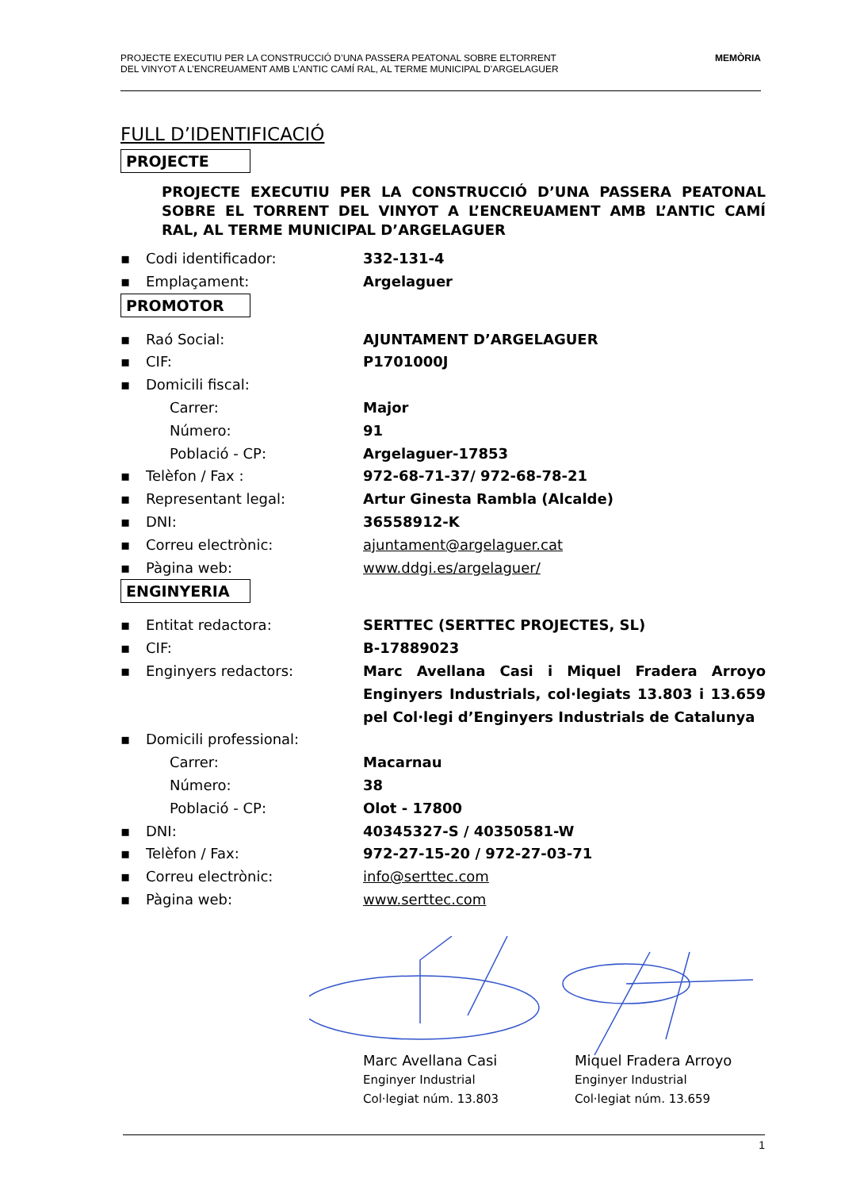PROJECTE EXECUTIU PER LA CONSTRUCCIÓ D’UNA PASSERA PEATONAL SOBRE ELTORRENT
DEL VINYOT A L’ENCREUAMENT AMB L’ANTIC CAMÍ RAL, AL TERME MUNICIPAL D’ARGELAGUER
MEMÒRIA
FULL D’IDENTIFICACIÓ
PROJECTE
PROJECTE EXECUTIU PER LA CONSTRUCCIÓ D’UNA PASSERA PEATONAL SOBRE EL TORRENT DEL VINYOT A L’ENCREUAMENT AMB L’ANTIC CAMÍ RAL, AL TERME MUNICIPAL D’ARGELAGUER
▪ Codi identificador: 332-131-4
▪ Emplaçament: Argelaguer
PROMOTOR
▪ Raó Social: AJUNTAMENT D’ARGELAGUER
▪ CIF: P1701000J
▪ Domicili fiscal:
Carrer: Major
Número: 91
Població - CP: Argelaguer-17853
▪ Telèfon / Fax : 972-68-71-37/ 972-68-78-21
▪ Representant legal: Artur Ginesta Rambla (Alcalde)
▪ DNI: 36558912-K
▪ Correu electrònic: ajuntament@argelaguer.cat
▪ Pàgina web: www.ddgi.es/argelaguer/
ENGINYERIA
▪ Entitat redactora: SERTTEC (SERTTEC PROJECTES, SL)
▪ CIF: B-17889023
▪ Enginyers redactors: Marc Avellana Casi i Miquel Fradera Arroyo Enginyers Industrials, col·legiats 13.803 i 13.659 pel Col·legi d’Enginyers Industrials de Catalunya
▪ Domicili professional:
Carrer: Macarnau
Número: 38
Població - CP: Olot - 17800
▪ DNI: 40345327-S / 40350581-W
▪ Telèfon / Fax: 972-27-15-20 / 972-27-03-71
▪ Correu electrònic: info@serttec.com
▪ Pàgina web: www.serttec.com
Marc Avellana Casi
Enginyer Industrial
Col·legiat núm. 13.803
Miquel Fradera Arroyo
Enginyer Industrial
Col·legiat núm. 13.659
1